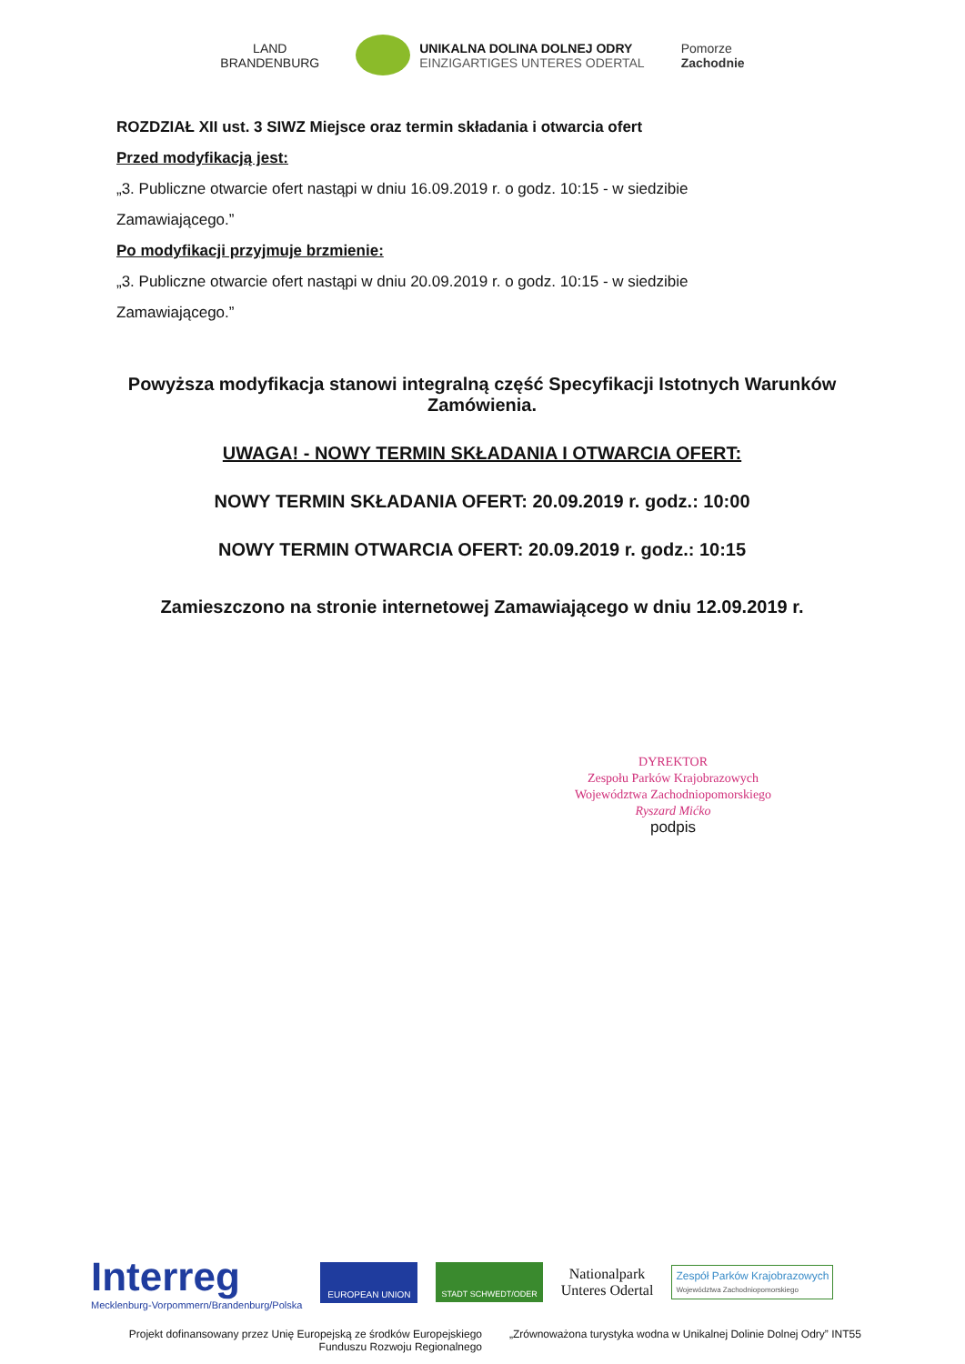LAND
BRANDENBURG
UNIKALNA DOLINA DOLNEJ ODRY
EINZIGARTIGES UNTERES ODERTAL
Pomorze
Zachodnie
ROZDZIAŁ XII ust. 3 SIWZ Miejsce oraz termin składania i otwarcia ofert
Przed modyfikacją jest:
„3. Publiczne otwarcie ofert nastąpi w dniu 16.09.2019 r. o godz. 10:15 - w siedzibie Zamawiającego.”
Po modyfikacji przyjmuje brzmienie:
„3. Publiczne otwarcie ofert nastąpi w dniu 20.09.2019 r. o godz. 10:15 - w siedzibie Zamawiającego.”
Powyższa modyfikacja stanowi integralną część Specyfikacji Istotnych Warunków Zamówienia.
UWAGA! - NOWY TERMIN SKŁADANIA I OTWARCIA OFERT:
NOWY TERMIN SKŁADANIA OFERT: 20.09.2019 r. godz.: 10:00
NOWY TERMIN OTWARCIA OFERT: 20.09.2019 r. godz.: 10:15
Zamieszczono na stronie internetowej Zamawiającego w dniu 12.09.2019 r.
DYREKTOR
Zespołu Parków Krajobrazowych
Województwa Zachodniopomorskiego
Ryszard Mićko
podpis
Interreg
Mecklenburg-Vorpommern/Brandenburg/Polska
EUROPEAN UNION STADT SCHWEDT/ODER
Nationalpark
Unteres Odertal
Zespół Parków Krajobrazowych
Województwa Zachodniopomorskiego
Projekt dofinansowany przez Unię Europejską ze środków Europejskiego Funduszu Rozwoju Regionalnego
„Zrównoważona turystyka wodna w Unikalnej Dolinie Dolnej Odry” INT55